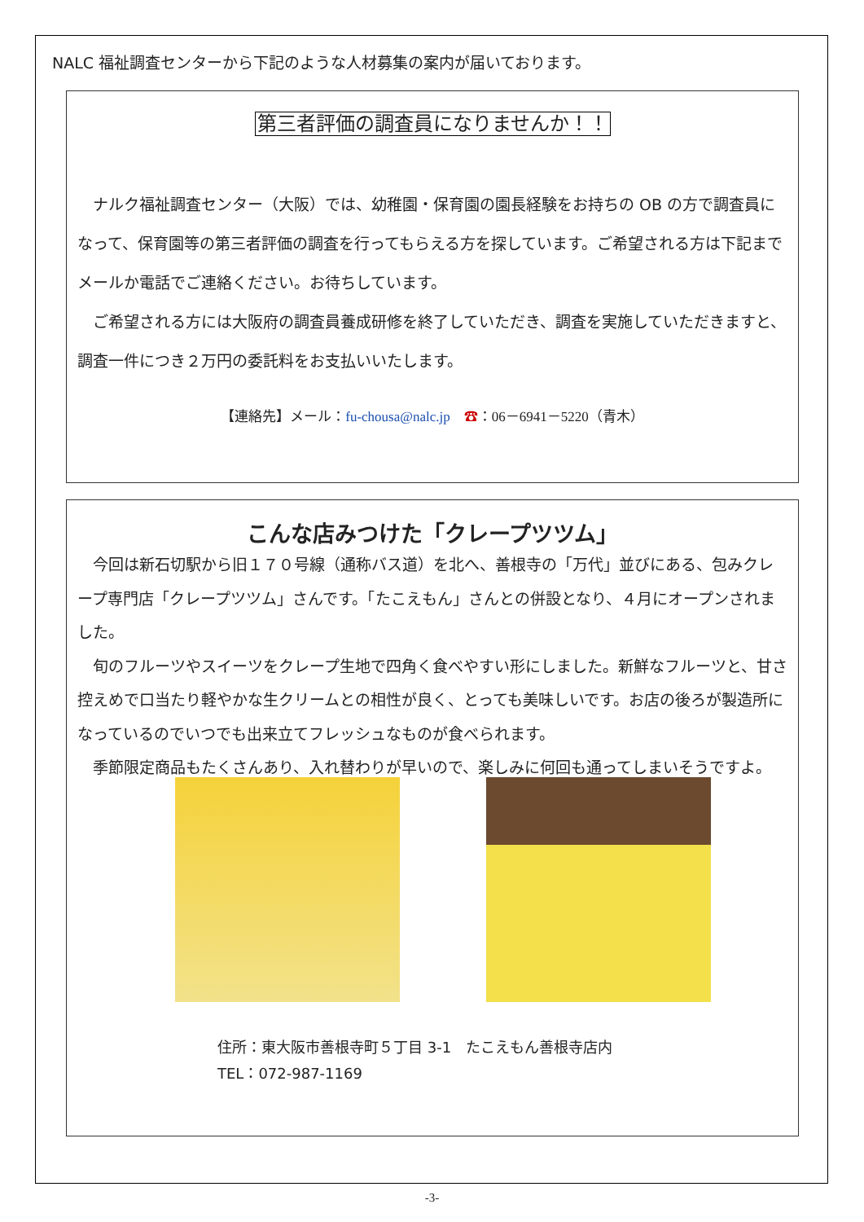NALC 福祉調査センターから下記のような人材募集の案内が届いております。
第三者評価の調査員になりませんか！！
　ナルク福祉調査センター（大阪）では、幼稚園・保育園の園長経験をお持ちの OB の方で調査員になって、保育園等の第三者評価の調査を行ってもらえる方を探しています。ご希望される方は下記までメールか電話でご連絡ください。お待ちしています。
　ご希望される方には大阪府の調査員養成研修を終了していただき、調査を実施していただきますと、調査一件につき２万円の委託料をお支払いいたします。
【連絡先】メール：fu-chousa@nalc.jp　☎：06－6941－5220（青木）
こんな店みつけた「クレープツツム」
　今回は新石切駅から旧１７０号線（通称バス道）を北へ、善根寺の「万代」並びにある、包みクレープ専門店「クレープツツム」さんです。「たこえもん」さんとの併設となり、４月にオープンされました。
　旬のフルーツやスイーツをクレープ生地で四角く食べやすい形にしました。新鮮なフルーツと、甘さ控えめで口当たり軽やかな生クリームとの相性が良く、とっても美味しいです。お店の後ろが製造所になっているのでいつでも出来立てフレッシュなものが食べられます。
　季節限定商品もたくさんあり、入れ替わりが早いので、楽しみに何回も通ってしまいそうですよ。
住所：東大阪市善根寺町５丁目 3-1　たこえもん善根寺店内
TEL：072-987-1169
-3-